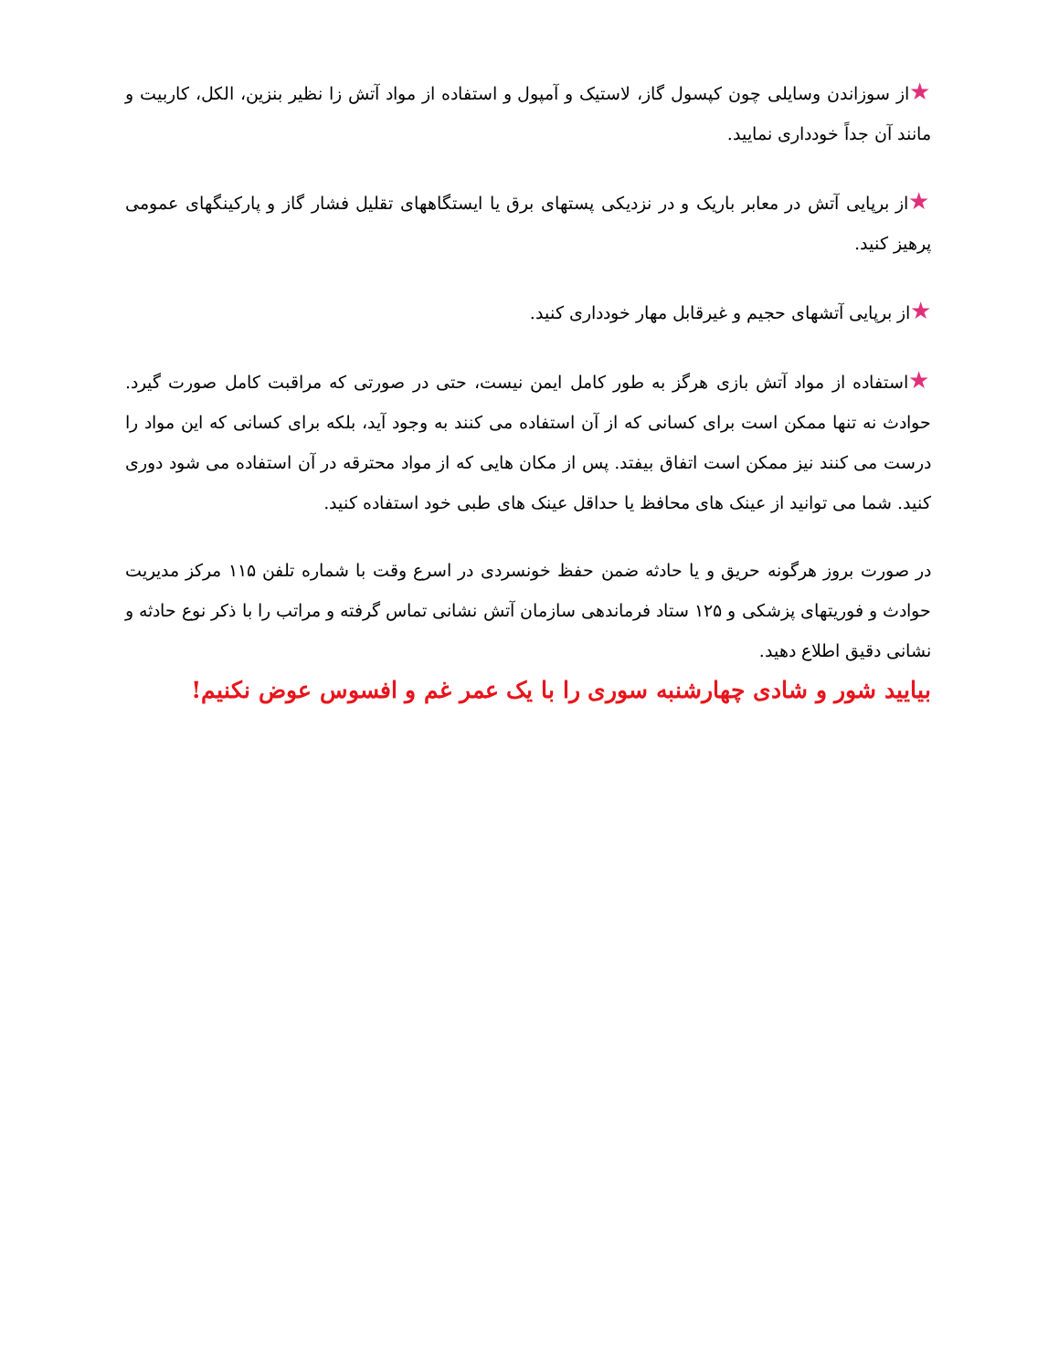★از سوزاندن وسایلی چون کپسول گاز، لاستیک و آمپول و استفاده از مواد آتش زا نظیر بنزین، الکل، کاربیت و مانند آن جداً خودداری نمایید.
★از برپایی آتش در معابر باریک و در نزدیکی پستهای برق یا ایستگاههای تقلیل فشار گاز و پارکینگهای عمومی پرهیز کنید.
★از برپایی آتشهای حجیم و غیرقابل مهار خودداری کنید.
★استفاده از مواد آتش بازی هرگز به طور کامل ایمن نیست، حتی در صورتی که مراقبت کامل صورت گیرد. حوادث نه تنها ممکن است برای کسانی که از آن استفاده می کنند به وجود آید، بلکه برای کسانی که این مواد را درست می کنند نیز ممکن است اتفاق بیفتد. پس از مکان هایی که از مواد محترقه در آن استفاده می شود دوری کنید. شما می توانید از عینک های محافظ یا حداقل عینک های طبی خود استفاده کنید.
در صورت بروز هرگونه حریق و یا حادثه ضمن حفظ خونسردی در اسرع وقت با شماره تلفن ۱۱۵ مرکز مدیریت حوادث و فوریتهای پزشکی و ۱۲۵ ستاد فرماندهی سازمان آتش نشانی تماس گرفته و مراتب را با ذکر نوع حادثه و نشانی دقیق اطلاع دهید.
بیایید شور و شادی چهارشنبه سوری را با یک عمر غم و افسوس عوض نکنیم!